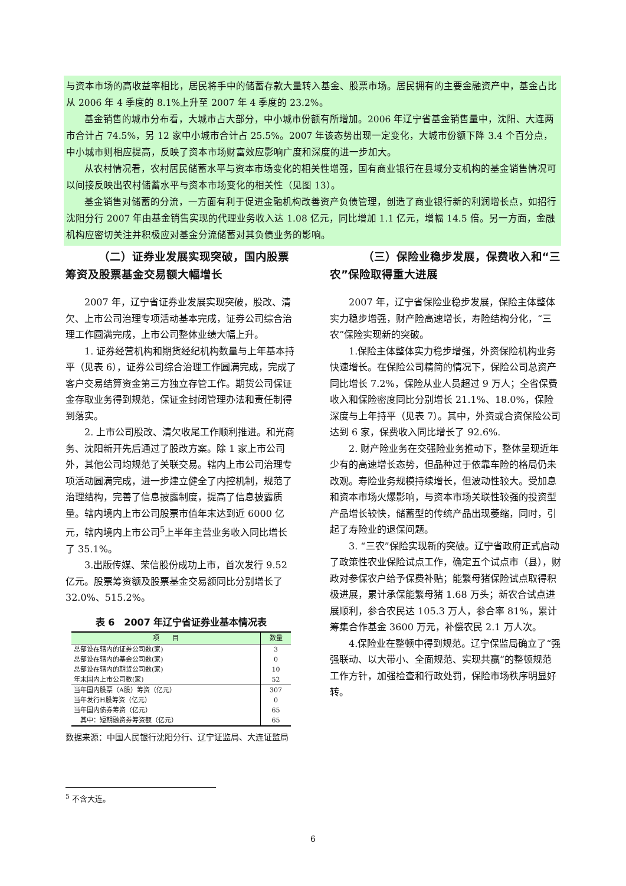与资本市场的高收益率相比，居民将手中的储蓄存款大量转入基金、股票市场。居民拥有的主要金融资产中，基金占比从 2006 年 4 季度的 8.1%上升至 2007 年 4 季度的 23.2%。
基金销售的城市分布看，大城市占大部分，中小城市份额有所增加。2006 年辽宁省基金销售量中，沈阳、大连两市合计占 74.5%，另 12 家中小城市合计占 25.5%。2007 年该态势出现一定变化，大城市份额下降 3.4 个百分点，中小城市则相应提高，反映了资本市场财富效应影响广度和深度的进一步加大。
从农村情况看，农村居民储蓄水平与资本市场变化的相关性增强，国有商业银行在县域分支机构的基金销售情况可以间接反映出农村储蓄水平与资本市场变化的相关性（见图 13）。
基金销售对储蓄的分流，一方面有利于促进金融机构改善资产负债管理，创造了商业银行新的利润增长点，如招行沈阳分行 2007 年由基金销售实现的代理业务收入达 1.08 亿元，同比增加 1.1 亿元，增幅 14.5 倍。另一方面，金融机构应密切关注并积极应对基金分流储蓄对其负债业务的影响。
（二）证券业发展实现突破，国内股票筹资及股票基金交易额大幅增长
2007 年，辽宁省证券业发展实现突破，股改、清欠、上市公司治理专项活动基本完成，证券公司综合治理工作圆满完成，上市公司整体业绩大幅上升。
1. 证券经营机构和期货经纪机构数量与上年基本持平（见表 6），证券公司综合治理工作圆满完成，完成了客户交易结算资金第三方独立存管工作。期货公司保证金存取业务得到规范，保证金封闭管理办法和责任制得到落实。
2. 上市公司股改、清欠收尾工作顺利推进。和光商务、沈阳新开先后通过了股改方案。除 1 家上市公司外，其他公司均规范了关联交易。辖内上市公司治理专项活动圆满完成，进一步建立健全了内控机制，规范了治理结构，完善了信息披露制度，提高了信息披露质量。辖内境内上市公司股票市值年末达到近 6000 亿元，辖内境内上市公司<sup>5</sup>上半年主营业务收入同比增长了 35.1%。
3.出版传媒、荣信股份成功上市，首次发行 9.52 亿元。股票筹资额及股票基金交易额同比分别增长了 32.0%、515.2%。
表 6　2007 年辽宁省证券业基本情况表
| 项 目 | 数量 |
| --- | --- |
| 总部设在辖内的证券公司数(家) | 3 |
| 总部设在辖内的基金公司数(家) | 0 |
| 总部设在辖内的期货公司数(家) | 10 |
| 年末国内上市公司数(家) | 52 |
| 当年国内股票（A股）筹资（亿元） | 307 |
| 当年发行H股筹资（亿元） | 0 |
| 当年国内债券筹资（亿元） | 65 |
| 其中：短期融资券筹资额（亿元） | 65 |
数据来源：中国人民银行沈阳分行、辽宁证监局、大连证监局
（三）保险业稳步发展，保费收入和“三农”保险取得重大进展
2007 年，辽宁省保险业稳步发展，保险主体整体实力稳步增强，财产险高速增长，寿险结构分化，“三农”保险实现新的突破。
1.保险主体整体实力稳步增强，外资保险机构业务快速增长。在保险公司精简的情况下，保险公司总资产同比增长 7.2%，保险从业人员超过 9 万人；全省保费收入和保险密度同比分别增长 21.1%、18.0%，保险深度与上年持平（见表 7）。其中，外资或合资保险公司达到 6 家，保费收入同比增长了 92.6%.
2. 财产险业务在交强险业务推动下，整体呈现近年少有的高速增长态势，但品种过于依靠车险的格局仍未改观。寿险业务规模持续增长，但波动性较大。受加息和资本市场火爆影响，与资本市场关联性较强的投资型产品增长较快，储蓄型的传统产品出现萎缩，同时，引起了寿险业的退保问题。
3. “三农”保险实现新的突破。辽宁省政府正式启动了政策性农业保险试点工作，确定五个试点市（县），财政对参保农户给予保费补贴；能繁母猪保险试点取得积极进展，累计承保能繁母猪 1.68 万头；新农合试点进展顺利，参合农民达 105.3 万人，参合率 81%，累计筹集合作基金 3600 万元，补偿农民 2.1 万人次。
4.保险业在整顿中得到规范。辽宁保监局确立了“强强联动、以大带小、全面规范、实现共赢”的整顿规范工作方针，加强检查和行政处罚，保险市场秩序明显好转。
<sup>5</sup> 不含大连。
6